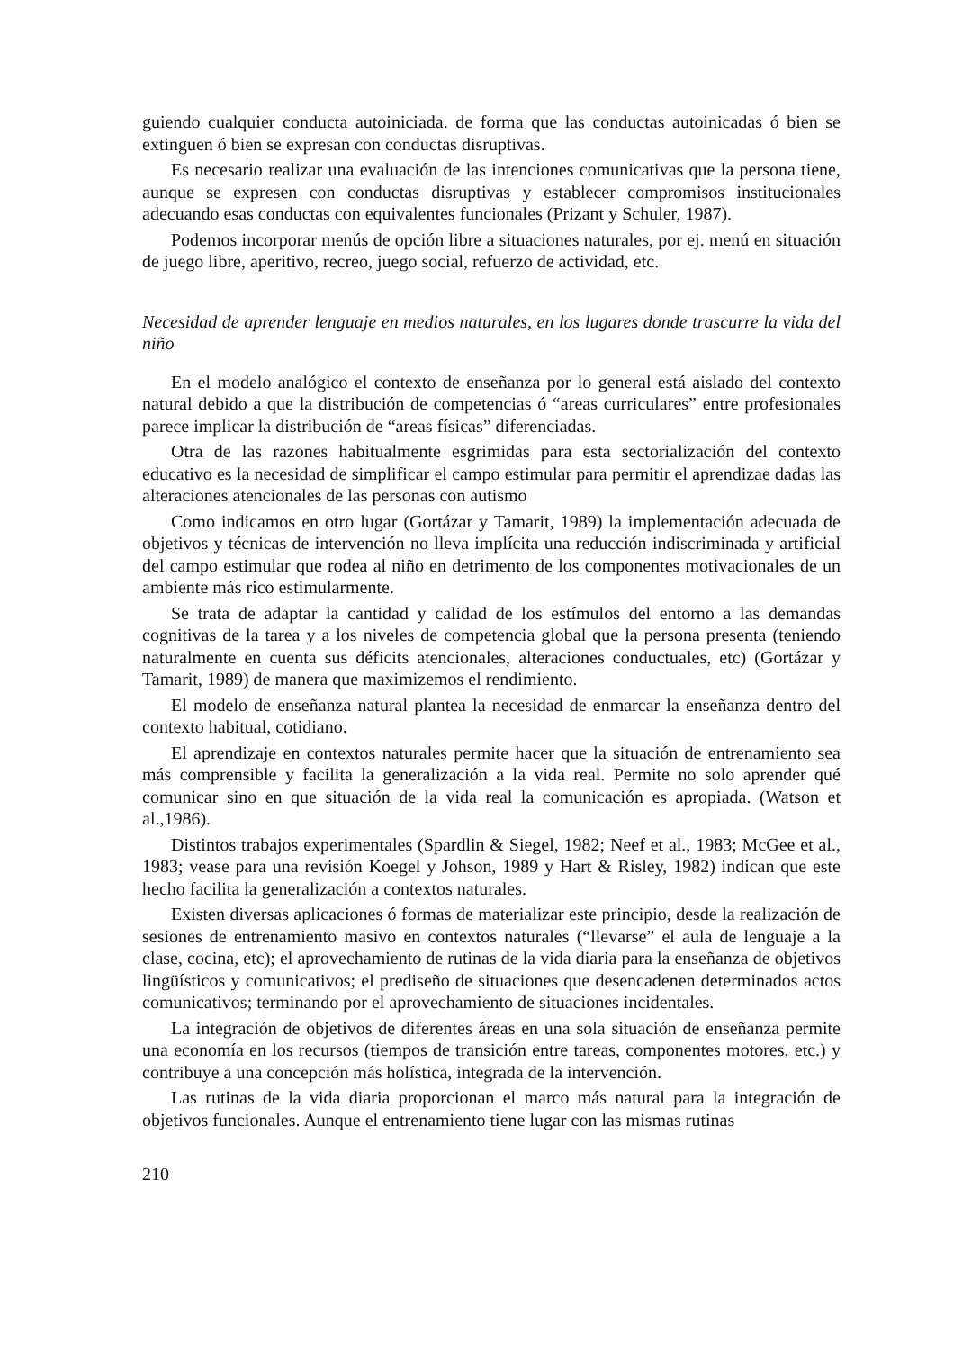guiendo cualquier conducta autoiniciada. de forma que las conductas autoinicadas ó bien se extinguen ó bien se expresan con conductas disruptivas.
Es necesario realizar una evaluación de las intenciones comunicativas que la persona tiene, aunque se expresen con conductas disruptivas y establecer compromisos institucionales adecuando esas conductas con equivalentes funcionales (Prizant y Schuler, 1987).
Podemos incorporar menús de opción libre a situaciones naturales, por ej. menú en situación de juego libre, aperitivo, recreo, juego social, refuerzo de actividad, etc.
Necesidad de aprender lenguaje en medios naturales, en los lugares donde trascurre la vida del niño
En el modelo analógico el contexto de enseñanza por lo general está aislado del contexto natural debido a que la distribución de competencias ó “areas curriculares” entre profesionales parece implicar la distribución de “areas físicas” diferenciadas.
Otra de las razones habitualmente esgrimidas para esta sectorialización del contexto educativo es la necesidad de simplificar el campo estimular para permitir el aprendizae dadas las alteraciones atencionales de las personas con autismo
Como indicamos en otro lugar (Gortázar y Tamarit, 1989) la implementación adecuada de objetivos y técnicas de intervención no lleva implícita una reducción indiscriminada y artificial del campo estimular que rodea al niño en detrimento de los componentes motivacionales de un ambiente más rico estimularmente.
Se trata de adaptar la cantidad y calidad de los estímulos del entorno a las demandas cognitivas de la tarea y a los niveles de competencia global que la persona presenta (teniendo naturalmente en cuenta sus déficits atencionales, alteraciones conductuales, etc) (Gortázar y Tamarit, 1989) de manera que maximizemos el rendimiento.
El modelo de enseñanza natural plantea la necesidad de enmarcar la enseñanza dentro del contexto habitual, cotidiano.
El aprendizaje en contextos naturales permite hacer que la situación de entrenamiento sea más comprensible y facilita la generalización a la vida real. Permite no solo aprender qué comunicar sino en que situación de la vida real la comunicación es apropiada. (Watson et al.,1986).
Distintos trabajos experimentales (Spardlin & Siegel, 1982; Neef et al., 1983; McGee et al., 1983; vease para una revisión Koegel y Johson, 1989 y Hart & Risley, 1982) indican que este hecho facilita la generalización a contextos naturales.
Existen diversas aplicaciones ó formas de materializar este principio, desde la realización de sesiones de entrenamiento masivo en contextos naturales (“llevarse” el aula de lenguaje a la clase, cocina, etc); el aprovechamiento de rutinas de la vida diaria para la enseñanza de objetivos lingüísticos y comunicativos; el prediseño de situaciones que desencadenen determinados actos comunicativos; terminando por el aprovechamiento de situaciones incidentales.
La integración de objetivos de diferentes áreas en una sola situación de enseñanza permite una economía en los recursos (tiempos de transición entre tareas, componentes motores, etc.) y contribuye a una concepción más holística, integrada de la intervención.
Las rutinas de la vida diaria proporcionan el marco más natural para la integración de objetivos funcionales. Aunque el entrenamiento tiene lugar con las mismas rutinas
210